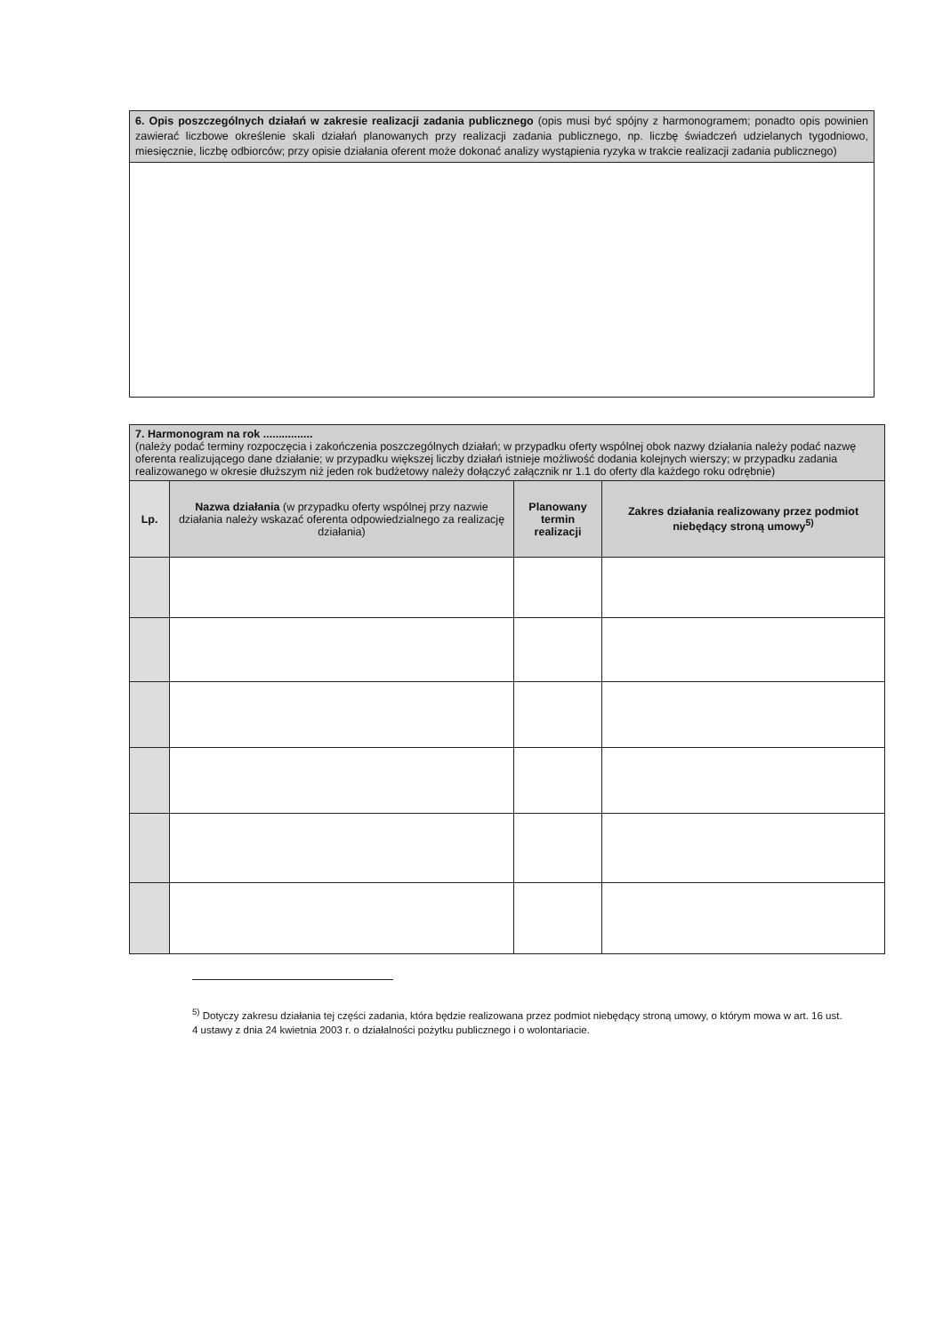6. Opis poszczególnych działań w zakresie realizacji zadania publicznego (opis musi być spójny z harmonogramem; ponadto opis powinien zawierać liczbowe określenie skali działań planowanych przy realizacji zadania publicznego, np. liczbę świadczeń udzielanych tygodniowo, miesięcznie, liczbę odbiorców; przy opisie działania oferent może dokonać analizy wystąpienia ryzyka w trakcie realizacji zadania publicznego)
| 7. Harmonogram na rok ................ (należy podać terminy rozpoczęcia i zakończenia poszczególnych działań; w przypadku oferty wspólnej obok nazwy działania należy podać nazwę oferenta realizującego dane działanie; w przypadku większej liczby działań istnieje możliwość dodania kolejnych wierszy; w przypadku zadania realizowanego w okresie dłuższym niż jeden rok budżetowy należy dołączyć załącznik nr 1.1 do oferty dla każdego roku odrębnie) | | | |
| --- | --- | --- | --- |
| Lp. | Nazwa działania (w przypadku oferty wspólnej przy nazwie działania należy wskazać oferenta odpowiedzialnego za realizację działania) | Planowany termin realizacji | Zakres działania realizowany przez podmiot niebędący stroną umowy<sup>5)</sup> |
<sup>5)</sup> Dotyczy zakresu działania tej części zadania, która będzie realizowana przez podmiot niebędący stroną umowy, o którym mowa w art. 16 ust. 4 ustawy z dnia 24 kwietnia 2003 r. o działalności pożytku publicznego i o wolontariacie.